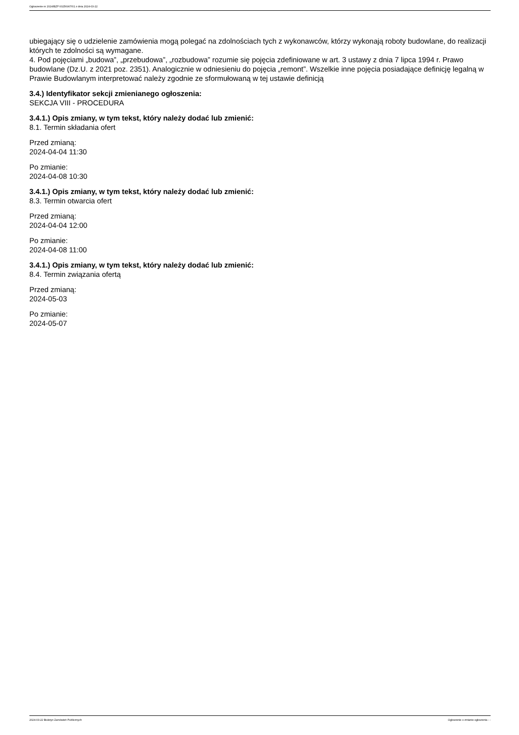Ogłoszenie nr 2024/BZP 00256907/01 z dnia 2024-03-22
ubiegający się o udzielenie zamówienia mogą polegać na zdolnościach tych z wykonawców, którzy wykonają roboty budowlane, do realizacji których te zdolności są wymagane.
4. Pod pojęciami „budowa”, „przebudowa”, „rozbudowa” rozumie się pojęcia zdefiniowane w art. 3 ustawy z dnia 7 lipca 1994 r. Prawo budowlane (Dz.U. z 2021 poz. 2351). Analogicznie w odniesieniu do pojęcia „remont”. Wszelkie inne pojęcia posiadające definicję legalną w Prawie Budowlanym interpretować należy zgodnie ze sformułowaną w tej ustawie definicją
3.4.) Identyfikator sekcji zmienianego ogłoszenia:
SEKCJA VIII - PROCEDURA
3.4.1.) Opis zmiany, w tym tekst, który należy dodać lub zmienić:
8.1. Termin składania ofert
Przed zmianą:
2024-04-04 11:30
Po zmianie:
2024-04-08 10:30
3.4.1.) Opis zmiany, w tym tekst, który należy dodać lub zmienić:
8.3. Termin otwarcia ofert
Przed zmianą:
2024-04-04 12:00
Po zmianie:
2024-04-08 11:00
3.4.1.) Opis zmiany, w tym tekst, który należy dodać lub zmienić:
8.4. Termin związania ofertą
Przed zmianą:
2024-05-03
Po zmianie:
2024-05-07
2024-03-22 Biuletyn Zamówień Publicznych Ogłoszenie o zmianie ogłoszenia - -